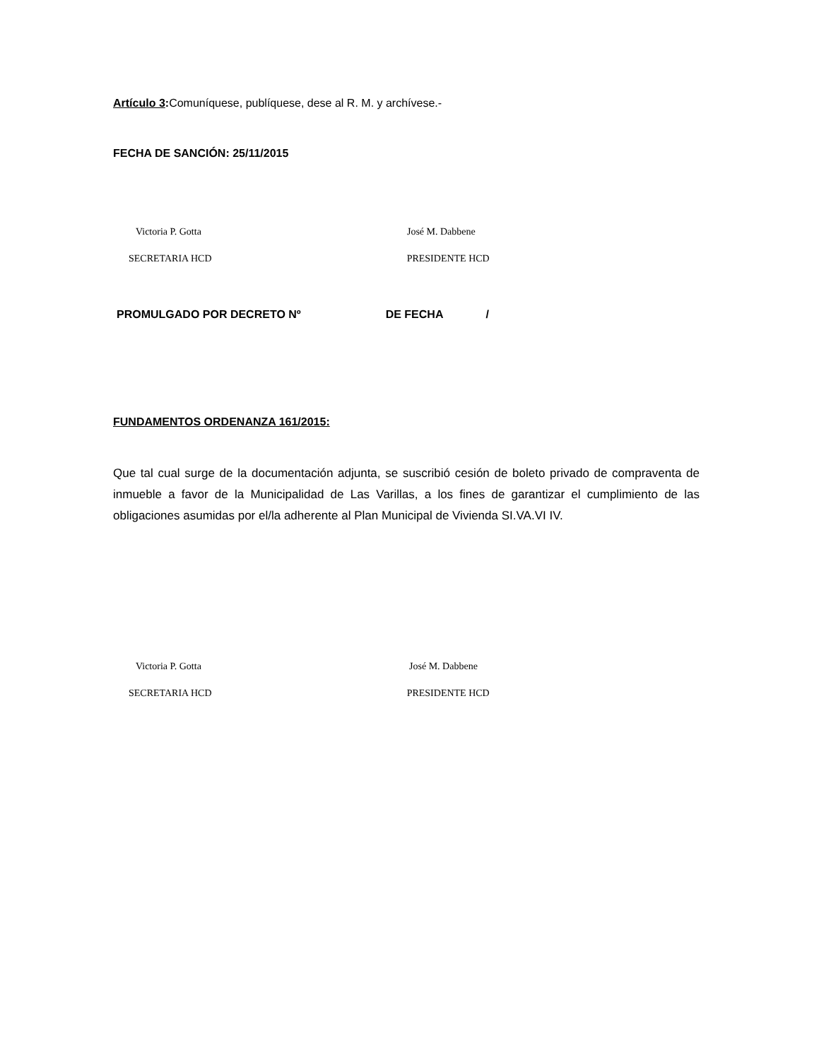Artículo 3: Comuníquese, publíquese, dese al R. M. y archívese.-
FECHA DE SANCIÓN: 25/11/2015
Victoria P. Gotta José M. Dabbene
SECRETARIA HCD PRESIDENTE HCD
PROMULGADO POR DECRETO Nº DE FECHA /
FUNDAMENTOS ORDENANZA 161/2015:
Que tal cual surge de la documentación adjunta, se suscribió cesión de boleto privado de compraventa de inmueble a favor de la Municipalidad de Las Varillas, a los fines de garantizar el cumplimiento de las obligaciones asumidas por el/la adherente al Plan Municipal de Vivienda SI.VA.VI IV.
Victoria P. Gotta José M. Dabbene
SECRETARIA HCD PRESIDENTE HCD